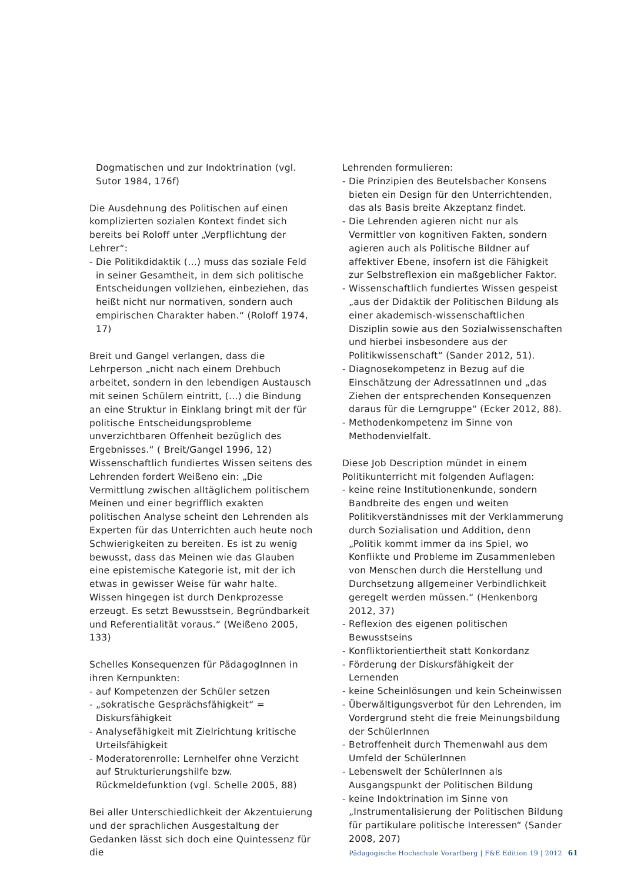Dogmatischen und zur Indoktrination (vgl. Sutor 1984, 176f)
Die Ausdehnung des Politischen auf einen komplizierten sozialen Kontext findet sich bereits bei Roloff unter „Verpflichtung der Lehrer“:
- Die Politikdidaktik (…) muss das soziale Feld in seiner Gesamtheit, in dem sich politische Entscheidungen vollziehen, einbeziehen, das heißt nicht nur normativen, sondern auch empirischen Charakter haben.“ (Roloff 1974, 17)
Breit und Gangel verlangen, dass die Lehrperson „nicht nach einem Drehbuch arbeitet, sondern in den lebendigen Austausch mit seinen Schülern eintritt, (…) die Bindung an eine Struktur in Einklang bringt mit der für politische Entscheidungsprobleme unverzichtbaren Offenheit bezüglich des Ergebnisses.“ ( Breit/Gangel 1996, 12) Wissenschaftlich fundiertes Wissen seitens des Lehrenden fordert Weißeno ein: „Die Vermittlung zwischen alltäglichem politischem Meinen und einer begrifflich exakten politischen Analyse scheint den Lehrenden als Experten für das Unterrichten auch heute noch Schwierigkeiten zu bereiten. Es ist zu wenig bewusst, dass das Meinen wie das Glauben eine epistemische Kategorie ist, mit der ich etwas in gewisser Weise für wahr halte. Wissen hingegen ist durch Denkprozesse erzeugt. Es setzt Bewusstsein, Begründbarkeit und Referentialität voraus.“ (Weißeno 2005, 133)
Schelles Konsequenzen für PädagogInnen in ihren Kernpunkten:
- auf Kompetenzen der Schüler setzen
- „sokratische Gesprächsfähigkeit“ = Diskursfähigkeit
- Analysefähigkeit mit Zielrichtung kritische Urteilsfähigkeit
- Moderatorenrolle: Lernhelfer ohne Verzicht auf Strukturierungshilfe bzw. Rückmeldefunktion (vgl. Schelle 2005, 88)
Bei aller Unterschiedlichkeit der Akzentuierung und der sprachlichen Ausgestaltung der Gedanken lässt sich doch eine Quintessenz für die
Lehrenden formulieren:
- Die Prinzipien des Beutelsbacher Konsens bieten ein Design für den Unterrichtenden, das als Basis breite Akzeptanz findet.
- Die Lehrenden agieren nicht nur als Vermittler von kognitiven Fakten, sondern agieren auch als Politische Bildner auf affektiver Ebene, insofern ist die Fähigkeit zur Selbstreflexion ein maßgeblicher Faktor.
- Wissenschaftlich fundiertes Wissen gespeist „aus der Didaktik der Politischen Bildung als einer akademisch-wissenschaftlichen Disziplin sowie aus den Sozialwissenschaften und hierbei insbesondere aus der Politikwissenschaft“ (Sander 2012, 51).
- Diagnosekompetenz in Bezug auf die Einschätzung der AdressatInnen und „das Ziehen der entsprechenden Konsequenzen daraus für die Lerngruppe“ (Ecker 2012, 88).
- Methodenkompetenz im Sinne von Methodenvielfalt.
Diese Job Description mündet in einem Politikunterricht mit folgenden Auflagen:
- keine reine Institutionenkunde, sondern Bandbreite des engen und weiten Politikverständnisses mit der Verklammerung durch Sozialisation und Addition, denn „Politik kommt immer da ins Spiel, wo Konflikte und Probleme im Zusammenleben von Menschen durch die Herstellung und Durchsetzung allgemeiner Verbindlichkeit geregelt werden müssen.“ (Henkenborg 2012, 37)
- Reflexion des eigenen politischen Bewusstseins
- Konfliktorientiertheit statt Konkordanz
- Förderung der Diskursfähigkeit der Lernenden
- keine Scheinlösungen und kein Scheinwissen
- Überwältigungsverbot für den Lehrenden, im Vordergrund steht die freie Meinungsbildung der SchülerInnen
- Betroffenheit durch Themenwahl aus dem Umfeld der SchülerInnen
- Lebenswelt der SchülerInnen als Ausgangspunkt der Politischen Bildung
- keine Indoktrination im Sinne von „Instrumentalisierung der Politischen Bildung für partikulare politische Interessen“ (Sander 2008, 207)
Pädagogische Hochschule Vorarlberg | F&E Edition 19 | 2012 61